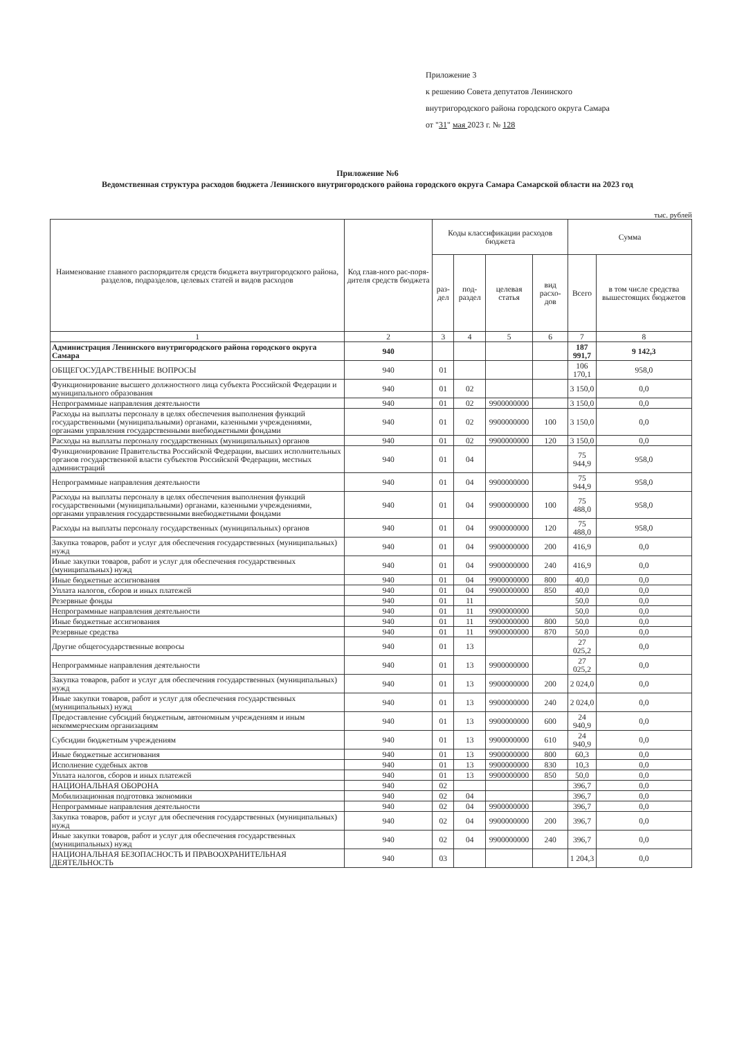Приложение 3
к решению Совета депутатов Ленинского
внутригородского района городского округа Самара
от "31" мая 2023 г. № 128
Приложение №6
Ведомственная структура расходов бюджета Ленинского внутригородского района городского округа Самара Самарской области на 2023 год
тыс. рублей
| Наименование главного распорядителя средств бюджета внутригородского района, разделов, подразделов, целевых статей и видов расходов | Код глав-ного рас-поря-дителя средств бюджета | Коды классификации расходов бюджета | | | | Сумма | |
| --- | --- | --- | --- | --- | --- | --- | --- |
| | | раз-дел | под-раздел | целевая статья | вид расхо-дов | Всего | в том числе средства вышестоящих бюджетов |
| 1 | 2 | 3 | 4 | 5 | 6 | 7 | 8 |
| Администрация Ленинского внутригородского района городского округа Самара | 940 | | | | | 187 991,7 | 9 142,3 |
| ОБЩЕГОСУДАРСТВЕННЫЕ ВОПРОСЫ | 940 | 01 | | | | 106 170,1 | 958,0 |
| Функционирование высшего должностного лица субъекта Российской Федерации и муниципального образования | 940 | 01 | 02 | | | 3 150,0 | 0,0 |
| Непрограммные направления деятельности | 940 | 01 | 02 | 9900000000 | | 3 150,0 | 0,0 |
| Расходы на выплаты персоналу в целях обеспечения выполнения функций государственными (муниципальными) органами, казенными учреждениями, органами управления государственными внебюджетными фондами | 940 | 01 | 02 | 9900000000 | 100 | 3 150,0 | 0,0 |
| Расходы на выплаты персоналу государственных (муниципальных) органов | 940 | 01 | 02 | 9900000000 | 120 | 3 150,0 | 0,0 |
| Функционирование Правительства Российской Федерации, высших исполнительных органов государственной власти субъектов Российской Федерации, местных администраций | 940 | 01 | 04 | | | 75 944,9 | 958,0 |
| Непрограммные направления деятельности | 940 | 01 | 04 | 9900000000 | | 75 944,9 | 958,0 |
| Расходы на выплаты персоналу в целях обеспечения выполнения функций государственными (муниципальными) органами, казенными учреждениями, органами управления государственными внебюджетными фондами | 940 | 01 | 04 | 9900000000 | 100 | 75 488,0 | 958,0 |
| Расходы на выплаты персоналу государственных (муниципальных) органов | 940 | 01 | 04 | 9900000000 | 120 | 75 488,0 | 958,0 |
| Закупка товаров, работ и услуг для обеспечения государственных (муниципальных) нужд | 940 | 01 | 04 | 9900000000 | 200 | 416,9 | 0,0 |
| Иные закупки товаров, работ и услуг для обеспечения государственных (муниципальных) нужд | 940 | 01 | 04 | 9900000000 | 240 | 416,9 | 0,0 |
| Иные бюджетные ассигнования | 940 | 01 | 04 | 9900000000 | 800 | 40,0 | 0,0 |
| Уплата налогов, сборов и иных платежей | 940 | 01 | 04 | 9900000000 | 850 | 40,0 | 0,0 |
| Резервные фонды | 940 | 01 | 11 | | | 50,0 | 0,0 |
| Непрограммные направления деятельности | 940 | 01 | 11 | 9900000000 | | 50,0 | 0,0 |
| Иные бюджетные ассигнования | 940 | 01 | 11 | 9900000000 | 800 | 50,0 | 0,0 |
| Резервные средства | 940 | 01 | 11 | 9900000000 | 870 | 50,0 | 0,0 |
| Другие общегосударственные вопросы | 940 | 01 | 13 | | | 27 025,2 | 0,0 |
| Непрограммные направления деятельности | 940 | 01 | 13 | 9900000000 | | 27 025,2 | 0,0 |
| Закупка товаров, работ и услуг для обеспечения государственных (муниципальных) нужд | 940 | 01 | 13 | 9900000000 | 200 | 2 024,0 | 0,0 |
| Иные закупки товаров, работ и услуг для обеспечения государственных (муниципальных) нужд | 940 | 01 | 13 | 9900000000 | 240 | 2 024,0 | 0,0 |
| Предоставление субсидий бюджетным, автономным учреждениям и иным некоммерческим организациям | 940 | 01 | 13 | 9900000000 | 600 | 24 940,9 | 0,0 |
| Субсидии бюджетным учреждениям | 940 | 01 | 13 | 9900000000 | 610 | 24 940,9 | 0,0 |
| Иные бюджетные ассигнования | 940 | 01 | 13 | 9900000000 | 800 | 60,3 | 0,0 |
| Исполнение судебных актов | 940 | 01 | 13 | 9900000000 | 830 | 10,3 | 0,0 |
| Уплата налогов, сборов и иных платежей | 940 | 01 | 13 | 9900000000 | 850 | 50,0 | 0,0 |
| НАЦИОНАЛЬНАЯ ОБОРОНА | 940 | 02 | | | | 396,7 | 0,0 |
| Мобилизационная подготовка экономики | 940 | 02 | 04 | | | 396,7 | 0,0 |
| Непрограммные направления деятельности | 940 | 02 | 04 | 9900000000 | | 396,7 | 0,0 |
| Закупка товаров, работ и услуг для обеспечения государственных (муниципальных) нужд | 940 | 02 | 04 | 9900000000 | 200 | 396,7 | 0,0 |
| Иные закупки товаров, работ и услуг для обеспечения государственных (муниципальных) нужд | 940 | 02 | 04 | 9900000000 | 240 | 396,7 | 0,0 |
| НАЦИОНАЛЬНАЯ БЕЗОПАСНОСТЬ И ПРАВООХРАНИТЕЛЬНАЯ ДЕЯТЕЛЬНОСТЬ | 940 | 03 | | | | 1 204,3 | 0,0 |